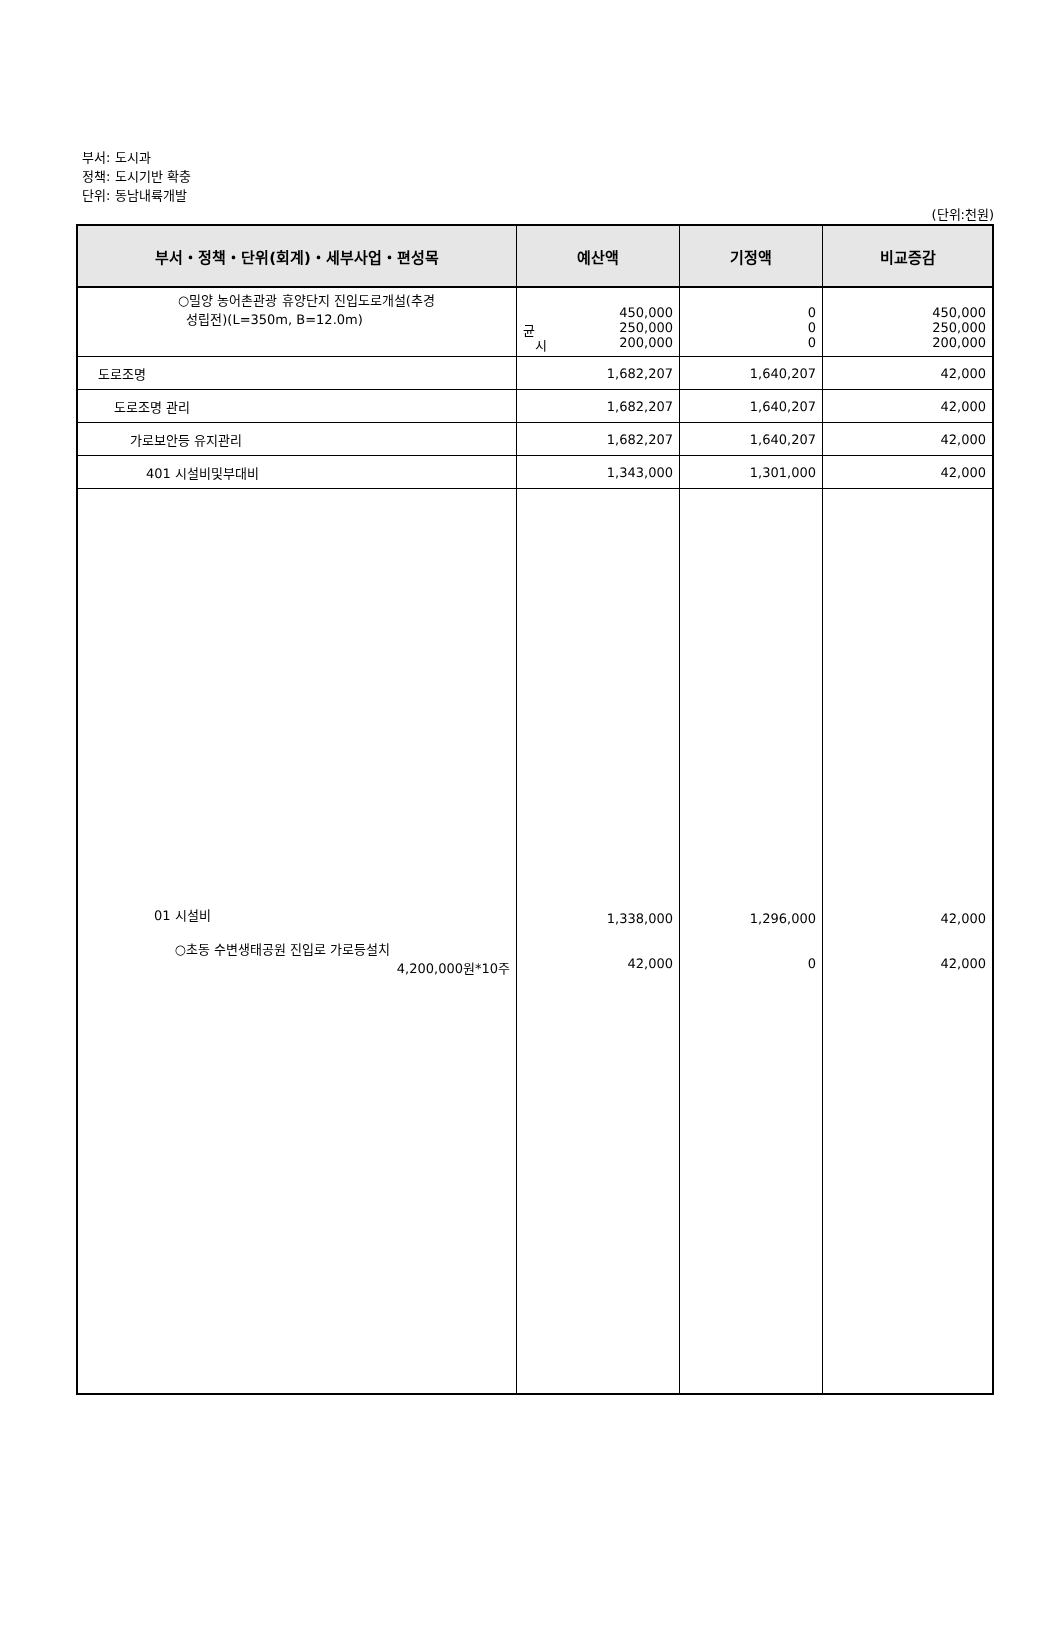부서: 도시과
정책: 도시기반 확충
단위: 동남내륙개발
(단위:천원)
| 부서・정책・단위(회계)・세부사업・편성목 | 예산액 | 기정액 | 비교증감 |
| --- | --- | --- | --- |
| ○밀양 농어촌관광 휴양단지 진입도로개설(추경 성립전)(L=350m, B=12.0m) | 450,000 균 250,000 시 200,000 | 0 0 0 | 450,000 250,000 200,000 |
| 도로조명 | 1,682,207 | 1,640,207 | 42,000 |
| 도로조명 관리 | 1,682,207 | 1,640,207 | 42,000 |
| 가로보안등 유지관리 | 1,682,207 | 1,640,207 | 42,000 |
| 401 시설비및부대비 | 1,343,000 | 1,301,000 | 42,000 |
| 01 시설비 ○초동 수변생태공원 진입로 가로등설치 4,200,000원*10주 | 1,338,000 42,000 | 1,296,000 0 | 42,000 42,000 |